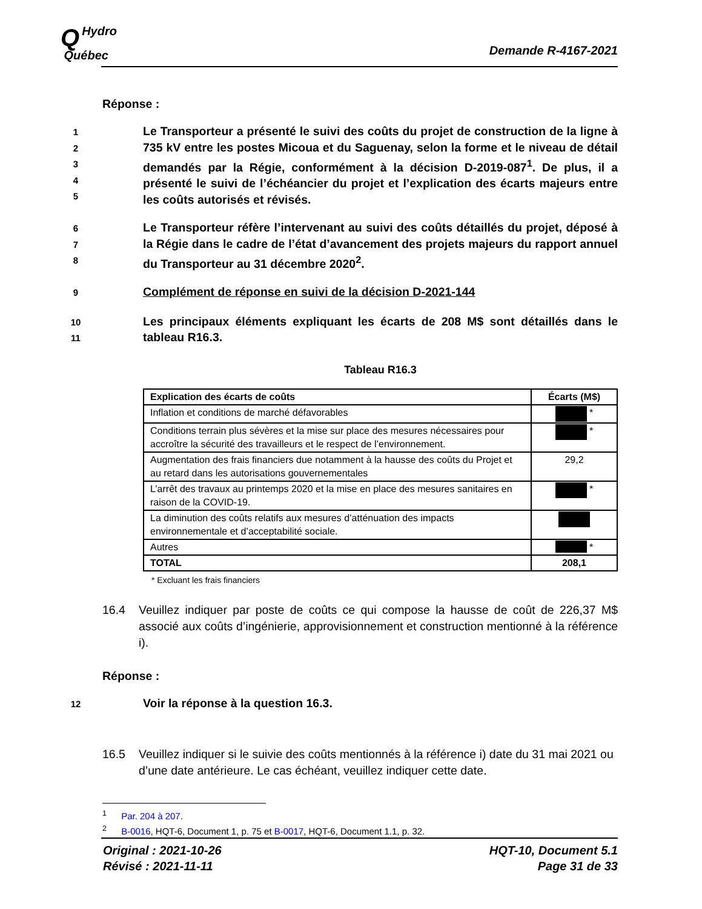QHydro
Québec
Demande R-4167-2021
Réponse :
12345
Le Transporteur a présenté le suivi des coûts du projet de construction de la ligne à 735 kV entre les postes Micoua et du Saguenay, selon la forme et le niveau de détail demandés par la Régie, conformément à la décision D-2019-087<sup>1</sup>. De plus, il a présenté le suivi de l’échéancier du projet et l’explication des écarts majeurs entre les coûts autorisés et révisés.
678
Le Transporteur réfère l’intervenant au suivi des coûts détaillés du projet, déposé à la Régie dans le cadre de l’état d’avancement des projets majeurs du rapport annuel du Transporteur au 31 décembre 2020<sup>2</sup>.
9
Complément de réponse en suivi de la décision D-2021-144
10
11
Les principaux éléments expliquant les écarts de 208 M$ sont détaillés dans le tableau R16.3.
Tableau R16.3
| Explication des écarts de coûts | Écarts (M$) |
| --- | --- |
| Inflation et conditions de marché défavorables | * |
| Conditions terrain plus sévères et la mise sur place des mesures nécessaires pour accroître la sécurité des travailleurs et le respect de l’environnement. | * |
| Augmentation des frais financiers due notamment à la hausse des coûts du Projet et au retard dans les autorisations gouvernementales | 29,2 |
| L’arrêt des travaux au printemps 2020 et la mise en place des mesures sanitaires en raison de la COVID-19. | * |
| La diminution des coûts relatifs aux mesures d’atténuation des impacts environnementale et d’acceptabilité sociale. | |
| Autres | * |
| TOTAL | 208,1 |
* Excluant les frais financiers
16.4 Veuillez indiquer par poste de coûts ce qui compose la hausse de coût de 226,37 M$ associé aux coûts d’ingénierie, approvisionnement et construction mentionné à la référence i).
Réponse :
12
Voir la réponse à la question 16.3.
16.5 Veuillez indiquer si le suivie des coûts mentionnés à la référence i) date du 31 mai 2021 ou d’une date antérieure. Le cas échéant, veuillez indiquer cette date.
<sup>1</sup> Par. 204 à 207.
<sup>2</sup> B-0016, HQT-6, Document 1, p. 75 et B-0017, HQT-6, Document 1.1, p. 32.
Original : 2021-10-26
Révisé : 2021-11-11
HQT-10, Document 5.1
Page 31 de 33